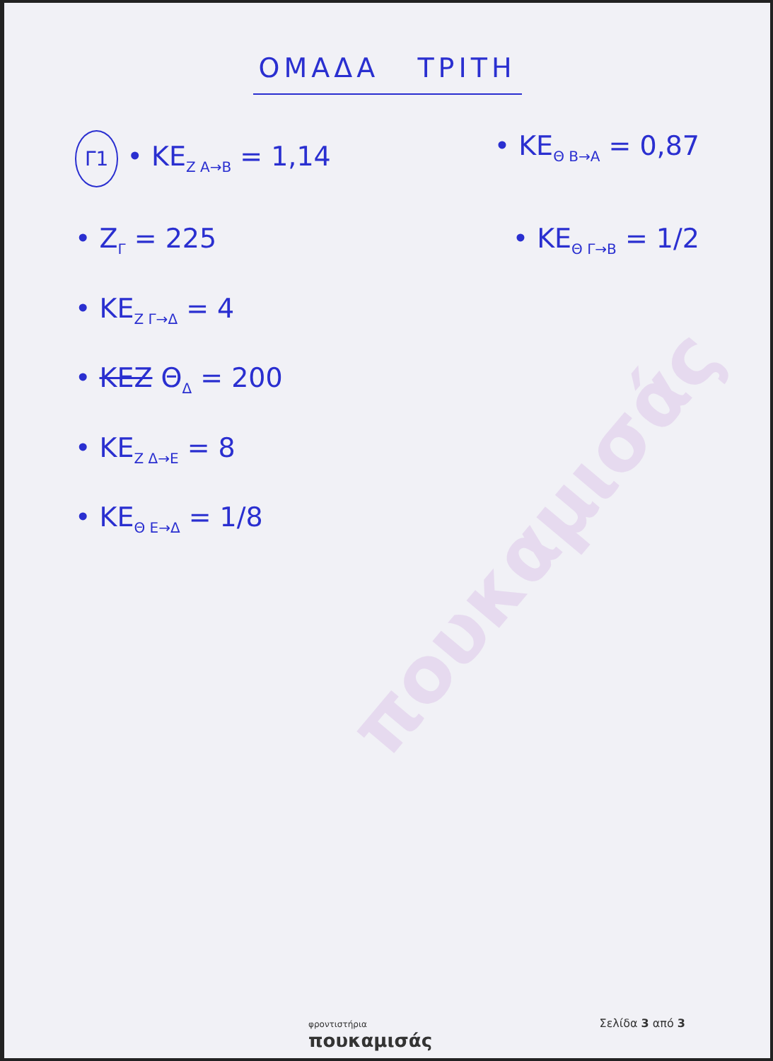πουκαμισάς
ΟΜΑΔΑ ΤΡΙΤΗ
Γ1 • ΚΕ<sub>Ζ A→B</sub> = 1,14 • ΚΕ<sub>Θ B→A</sub> = 0,87
• Z<sub>Γ</sub> = 225 • ΚΕ<sub>Θ Γ→B</sub> = 1/2
• ΚΕ<sub>Ζ Γ→Δ</sub> = 4
• ΚΕΖ Θ<sub>Δ</sub> = 200
• ΚΕ<sub>Ζ Δ→Ε</sub> = 8
• ΚΕ<sub>Θ Ε→Δ</sub> = 1/8
φροντιστήρια
πουκαμισάς
Σελίδα 3 από 3